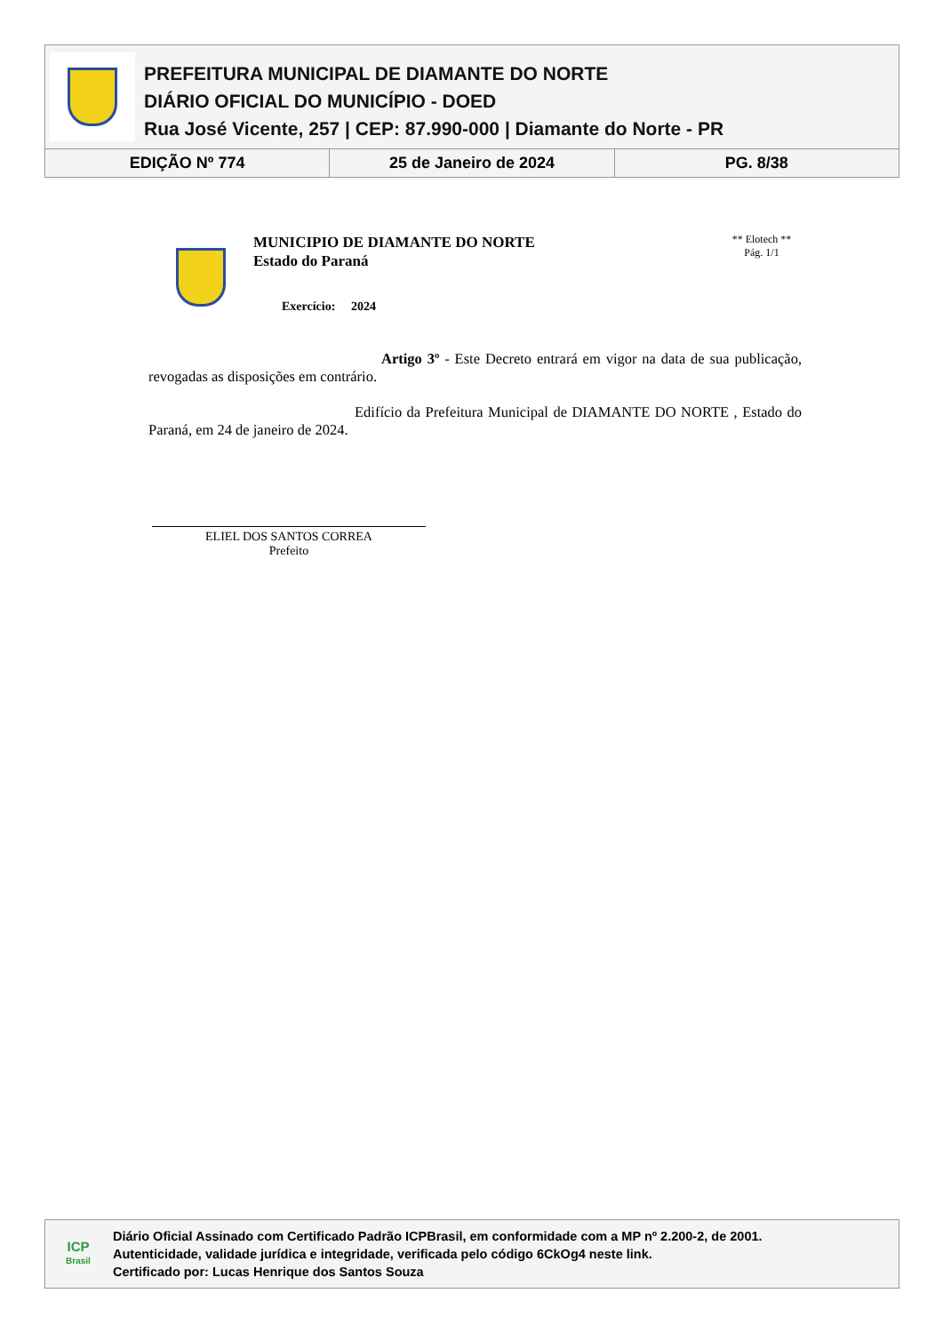PREFEITURA MUNICIPAL DE DIAMANTE DO NORTE
DIÁRIO OFICIAL DO MUNICÍPIO - DOED
Rua José Vicente, 257 | CEP: 87.990-000 | Diamante do Norte - PR
EDIÇÃO Nº 774 25 de Janeiro de 2024 PG. 8/38
MUNICIPIO DE DIAMANTE DO NORTE
Estado do Paraná
Exercício: 2024
** Elotech **
Pág. 1/1
Artigo 3º - Este Decreto entrará em vigor na data de sua publicação, revogadas as disposições em contrário.
Edifício da Prefeitura Municipal de DIAMANTE DO NORTE , Estado do Paraná, em 24 de janeiro de 2024.
ELIEL DOS SANTOS CORREA
Prefeito
ICP
Brasil
Diário Oficial Assinado com Certificado Padrão ICPBrasil, em conformidade com a MP nº 2.200-2, de 2001.
Autenticidade, validade jurídica e integridade, verificada pelo código 6CkOg4 neste link.
Certificado por: Lucas Henrique dos Santos Souza